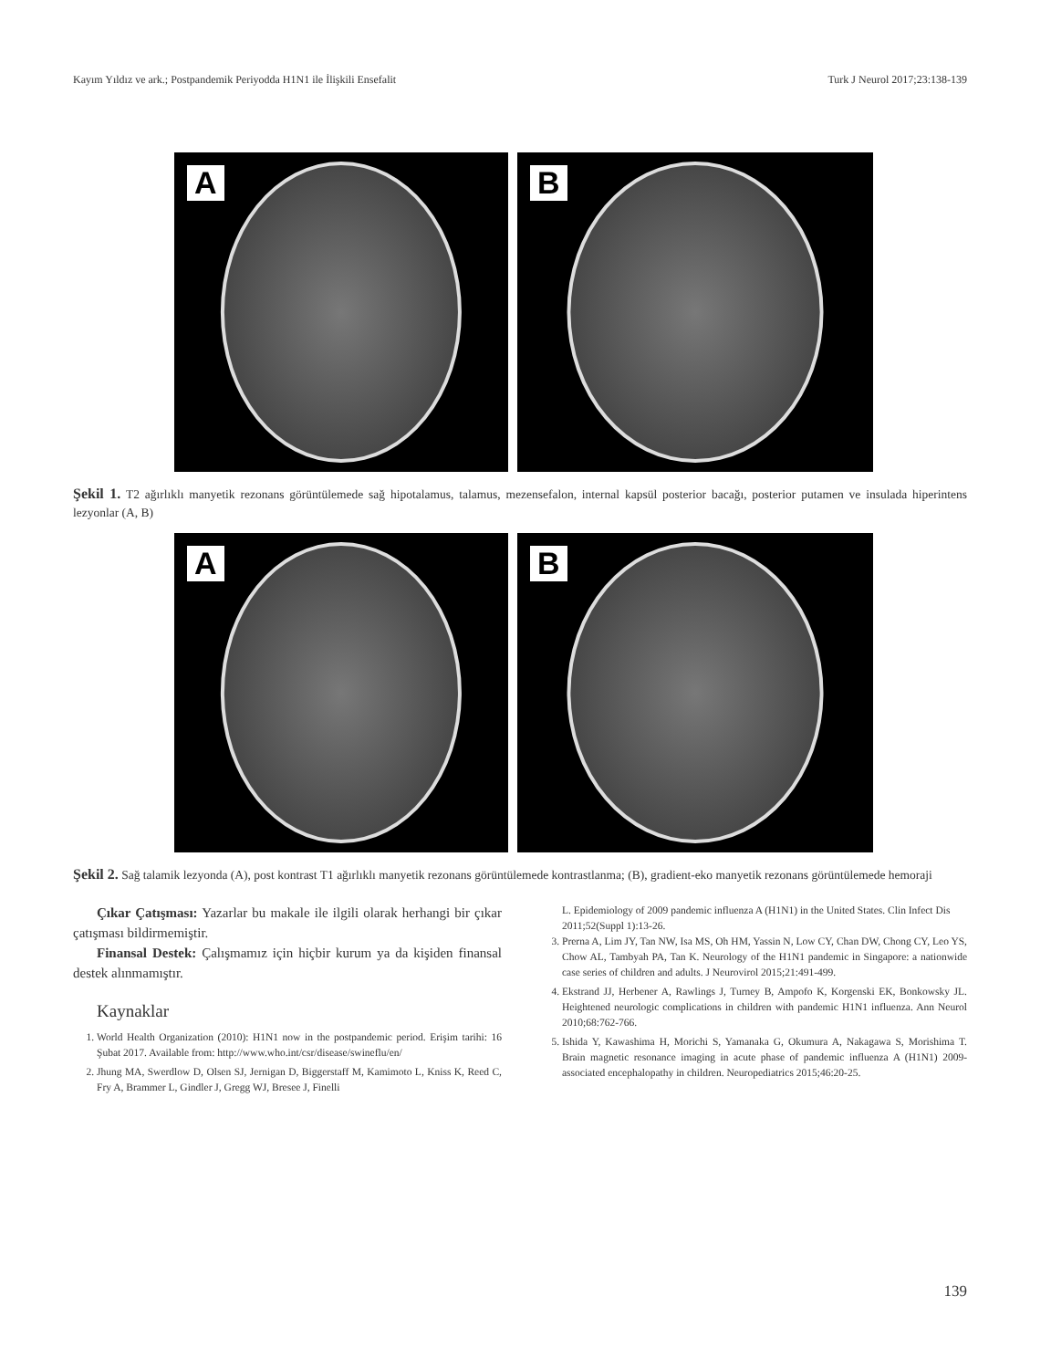Kayım Yıldız ve ark.; Postpandemik Periyodda H1N1 ile İlişkili Ensefalit Turk J Neurol 2017;23:138-139
A
B
Şekil 1. T2 ağırlıklı manyetik rezonans görüntülemede sağ hipotalamus, talamus, mezensefalon, internal kapsül posterior bacağı, posterior putamen ve insulada hiperintens lezyonlar (A, B)
A
B
Şekil 2. Sağ talamik lezyonda (A), post kontrast T1 ağırlıklı manyetik rezonans görüntülemede kontrastlanma; (B), gradient-eko manyetik rezonans görüntülemede hemoraji
Çıkar Çatışması: Yazarlar bu makale ile ilgili olarak herhangi bir çıkar çatışması bildirmemiştir.
Finansal Destek: Çalışmamız için hiçbir kurum ya da kişiden finansal destek alınmamıştır.
Kaynaklar
1. World Health Organization (2010): H1N1 now in the postpandemic period. Erişim tarihi: 16 Şubat 2017. Available from: http://www.who.int/csr/disease/swineflu/en/
2. Jhung MA, Swerdlow D, Olsen SJ, Jernigan D, Biggerstaff M, Kamimoto L, Kniss K, Reed C, Fry A, Brammer L, Gindler J, Gregg WJ, Bresee J, Finelli
L. Epidemiology of 2009 pandemic influenza A (H1N1) in the United States. Clin Infect Dis 2011;52(Suppl 1):13-26.
3. Prerna A, Lim JY, Tan NW, Isa MS, Oh HM, Yassin N, Low CY, Chan DW, Chong CY, Leo YS, Chow AL, Tambyah PA, Tan K. Neurology of the H1N1 pandemic in Singapore: a nationwide case series of children and adults. J Neurovirol 2015;21:491-499.
4. Ekstrand JJ, Herbener A, Rawlings J, Turney B, Ampofo K, Korgenski EK, Bonkowsky JL. Heightened neurologic complications in children with pandemic H1N1 influenza. Ann Neurol 2010;68:762-766.
5. Ishida Y, Kawashima H, Morichi S, Yamanaka G, Okumura A, Nakagawa S, Morishima T. Brain magnetic resonance imaging in acute phase of pandemic influenza A (H1N1) 2009-associated encephalopathy in children. Neuropediatrics 2015;46:20-25.
139